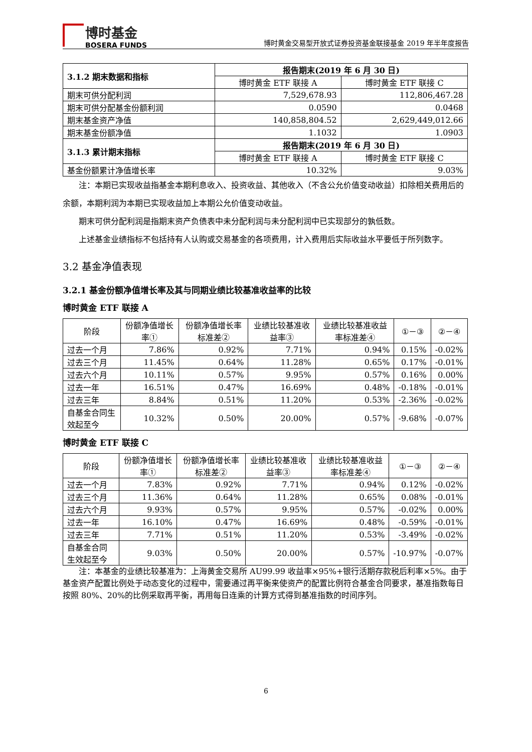博时基金
BOSERA FUNDS
博时黄金交易型开放式证券投资基金联接基金 2019 年半年度报告
| 3.1.2 期末数据和指标 | 报告期末(2019 年 6 月 30 日) | |
| --- | --- | --- |
| | 博时黄金 ETF 联接 A | 博时黄金 ETF 联接 C |
| 期末可供分配利润 | 7,529,678.93 | 112,806,467.28 |
| 期末可供分配基金份额利润 | 0.0590 | 0.0468 |
| 期末基金资产净值 | 140,858,804.52 | 2,629,449,012.66 |
| 期末基金份额净值 | 1.1032 | 1.0903 |
| 3.1.3 累计期末指标 | 报告期末(2019 年 6 月 30 日) | |
| | 博时黄金 ETF 联接 A | 博时黄金 ETF 联接 C |
| 基金份额累计净值增长率 | 10.32% | 9.03% |
注：本期已实现收益指基金本期利息收入、投资收益、其他收入（不含公允价值变动收益）扣除相关费用后的余额，本期利润为本期已实现收益加上本期公允价值变动收益。
期末可供分配利润是指期末资产负债表中未分配利润与未分配利润中已实现部分的孰低数。
上述基金业绩指标不包括持有人认购或交易基金的各项费用，计入费用后实际收益水平要低于所列数字。
3.2 基金净值表现
3.2.1 基金份额净值增长率及其与同期业绩比较基准收益率的比较
博时黄金 ETF 联接 A
| 阶段 | 份额净值增长率① | 份额净值增长率标准差② | 业绩比较基准收益率③ | 业绩比较基准收益率标准差④ | ①－③ | ②－④ |
| --- | --- | --- | --- | --- | --- | --- |
| 过去一个月 | 7.86% | 0.92% | 7.71% | 0.94% | 0.15% | -0.02% |
| 过去三个月 | 11.45% | 0.64% | 11.28% | 0.65% | 0.17% | -0.01% |
| 过去六个月 | 10.11% | 0.57% | 9.95% | 0.57% | 0.16% | 0.00% |
| 过去一年 | 16.51% | 0.47% | 16.69% | 0.48% | -0.18% | -0.01% |
| 过去三年 | 8.84% | 0.51% | 11.20% | 0.53% | -2.36% | -0.02% |
| 自基金合同生效起至今 | 10.32% | 0.50% | 20.00% | 0.57% | -9.68% | -0.07% |
博时黄金 ETF 联接 C
| 阶段 | 份额净值增长率① | 份额净值增长率标准差② | 业绩比较基准收益率③ | 业绩比较基准收益率标准差④ | ①－③ | ②－④ |
| --- | --- | --- | --- | --- | --- | --- |
| 过去一个月 | 7.83% | 0.92% | 7.71% | 0.94% | 0.12% | -0.02% |
| 过去三个月 | 11.36% | 0.64% | 11.28% | 0.65% | 0.08% | -0.01% |
| 过去六个月 | 9.93% | 0.57% | 9.95% | 0.57% | -0.02% | 0.00% |
| 过去一年 | 16.10% | 0.47% | 16.69% | 0.48% | -0.59% | -0.01% |
| 过去三年 | 7.71% | 0.51% | 11.20% | 0.53% | -3.49% | -0.02% |
| 自基金合同生效起至今 | 9.03% | 0.50% | 20.00% | 0.57% | -10.97% | -0.07% |
注：本基金的业绩比较基准为：上海黄金交易所 AU99.99 收益率×95%+银行活期存款税后利率×5%。由于基金资产配置比例处于动态变化的过程中，需要通过再平衡来使资产的配置比例符合基金合同要求，基准指数每日按照 80%、20%的比例采取再平衡，再用每日连乘的计算方式得到基准指数的时间序列。
6